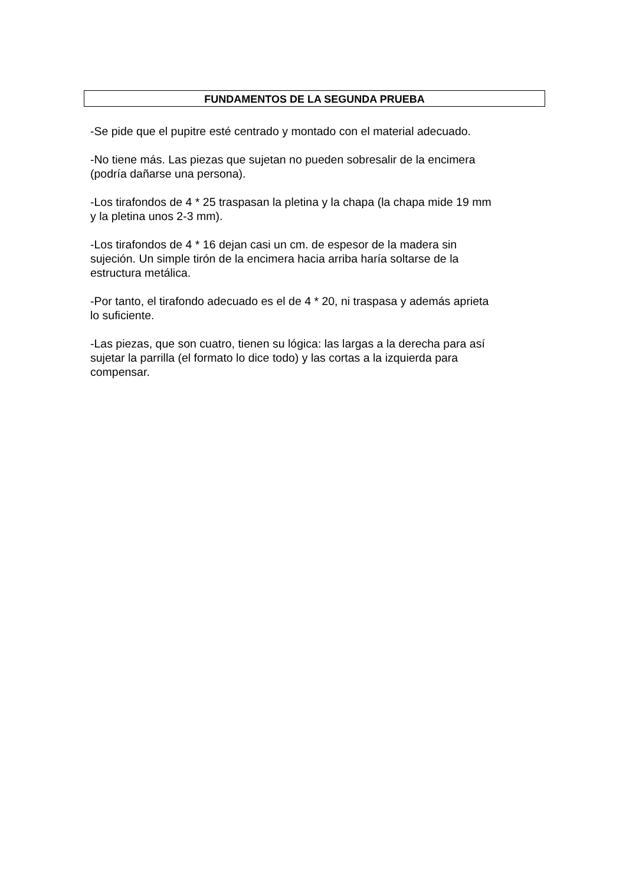FUNDAMENTOS DE LA SEGUNDA PRUEBA
-Se pide que el pupitre esté centrado y montado con el material adecuado.
-No tiene más. Las piezas que sujetan no pueden sobresalir de la encimera
(podría dañarse una persona).
-Los tirafondos de 4 * 25 traspasan la pletina y la chapa (la chapa mide 19 mm
y la pletina unos 2-3 mm).
-Los tirafondos de 4 * 16 dejan casi un cm. de espesor de la madera sin
sujeción. Un simple tirón de la encimera hacia arriba haría soltarse de la
estructura metálica.
-Por tanto, el tirafondo adecuado es el de 4 * 20, ni traspasa y además aprieta
lo suficiente.
-Las piezas, que son cuatro, tienen su lógica: las largas a la derecha para así
sujetar la parrilla (el formato lo dice todo) y las cortas a la izquierda para
compensar.